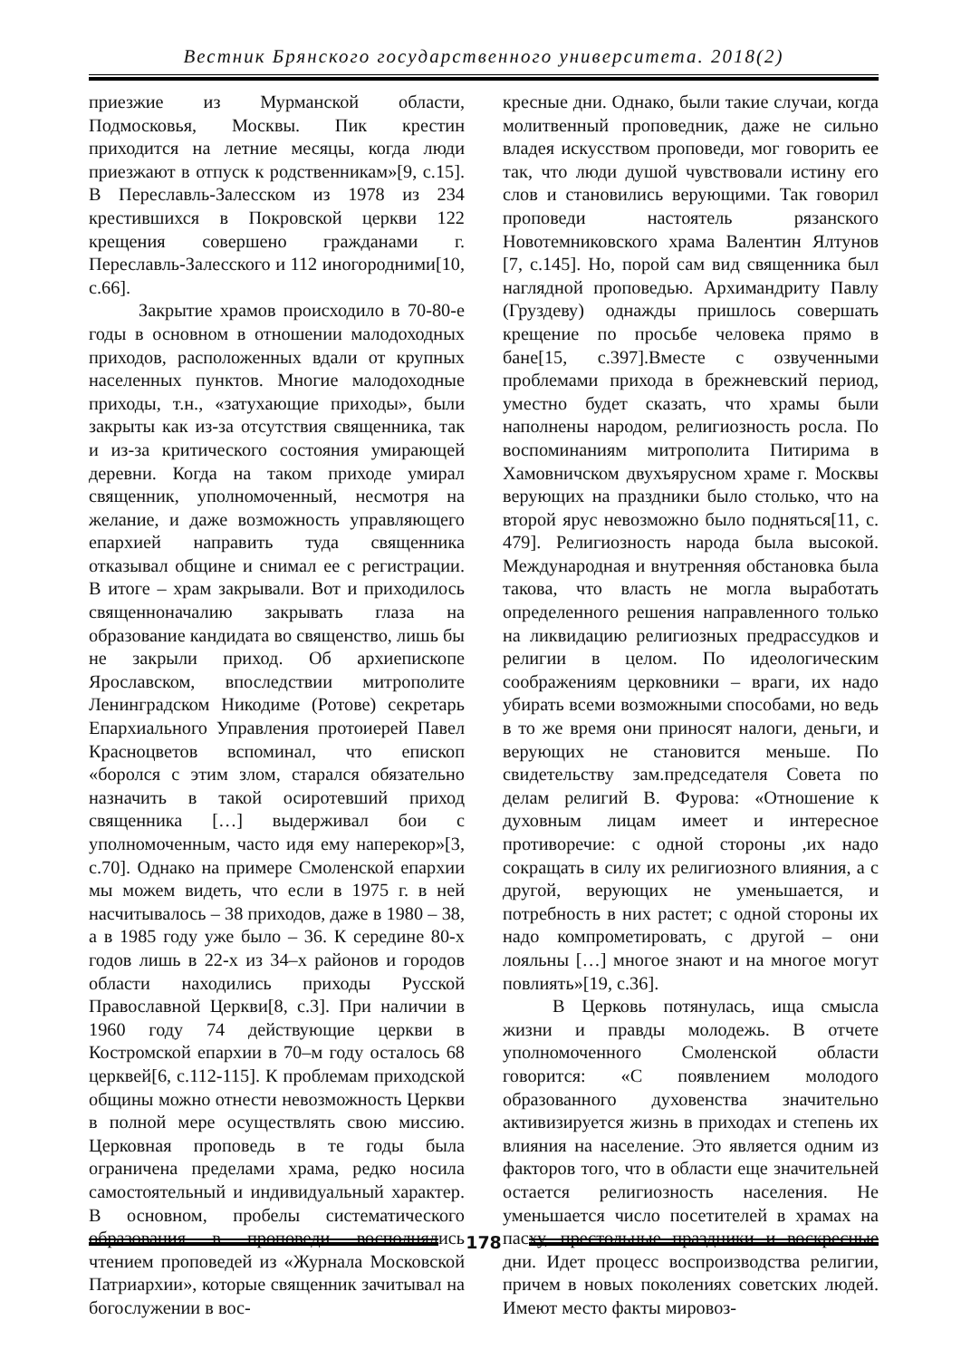Вестник Брянского государственного университета. 2018(2)
приезжие из Мурманской области, Подмосковья, Москвы. Пик крестин приходится на летние месяцы, когда люди приезжают в отпуск к родственникам»[9, с.15]. В Переславль-Залесском из 1978 из 234 крестившихся в Покровской церкви 122 крещения совершено гражданами г. Переславль-Залесского и 112 иногородними[10, с.66].
Закрытие храмов происходило в 70-80-е годы в основном в отношении малодоходных приходов, расположенных вдали от крупных населенных пунктов. Многие малодоходные приходы, т.н., «затухающие приходы», были закрыты как из-за отсутствия священника, так и из-за критического состояния умирающей деревни. Когда на таком приходе умирал священник, уполномоченный, несмотря на желание, и даже возможность управляющего епархией направить туда священника отказывал общине и снимал ее с регистрации. В итоге – храм закрывали. Вот и приходилось священноначалию закрывать глаза на образование кандидата во священство, лишь бы не закрыли приход. Об архиепископе Ярославском, впоследствии митрополите Ленинградском Никодиме (Ротове) секретарь Епархиального Управления протоиерей Павел Красноцветов вспоминал, что епископ «боролся с этим злом, старался обязательно назначить в такой осиротевший приход священника […] выдерживал бои с уполномоченным, часто идя ему наперекор»[3, с.70]. Однако на примере Смоленской епархии мы можем видеть, что если в 1975 г. в ней насчитывалось – 38 приходов, даже в 1980 – 38, а в 1985 году уже было – 36. К середине 80-х годов лишь в 22-х из 34–х районов и городов области находились приходы Русской Православной Церкви[8, с.3]. При наличии в 1960 году 74 действующие церкви в Костромской епархии в 70–м году осталось 68 церквей[6, с.112-115]. К проблемам приходской общины можно отнести невозможность Церкви в полной мере осуществлять свою миссию. Церковная проповедь в те годы была ограничена пределами храма, редко носила самостоятельный и индивидуальный характер. В основном, пробелы систематического образования в проповеди восполнялись чтением проповедей из «Журнала Московской Патриархии», которые священник зачитывал на богослужении в вос-
кресные дни. Однако, были такие случаи, когда молитвенный проповедник, даже не сильно владея искусством проповеди, мог говорить ее так, что люди душой чувствовали истину его слов и становились верующими. Так говорил проповеди настоятель рязанского Новотемниковского храма Валентин Ялтунов [7, с.145]. Но, порой сам вид священника был наглядной проповедью. Архимандриту Павлу (Груздеву) однажды пришлось совершать крещение по просьбе человека прямо в бане[15, с.397].Вместе с озвученными проблемами прихода в брежневский период, уместно будет сказать, что храмы были наполнены народом, религиозность росла. По воспоминаниям митрополита Питирима в Хамовничском двухъярусном храме г. Москвы верующих на праздники было столько, что на второй ярус невозможно было подняться[11, с. 479]. Религиозность народа была высокой. Международная и внутренняя обстановка была такова, что власть не могла выработать определенного решения направленного только на ликвидацию религиозных предрассудков и религии в целом. По идеологическим соображениям церковники – враги, их надо убирать всеми возможными способами, но ведь в то же время они приносят налоги, деньги, и верующих не становится меньше. По свидетельству зам.председателя Совета по делам религий В. Фурова: «Отношение к духовным лицам имеет и интересное противоречие: с одной стороны ,их надо сокращать в силу их религиозного влияния, а с другой, верующих не уменьшается, и потребность в них растет; с одной стороны их надо компрометировать, с другой – они лояльны […] многое знают и на многое могут повлиять»[19, с.36].
В Церковь потянулась, ища смысла жизни и правды молодежь. В отчете уполномоченного Смоленской области говорится: «С появлением молодого образованного духовенства значительно активизируется жизнь в приходах и степень их влияния на население. Это является одним из факторов того, что в области еще значительней остается религиозность населения. Не уменьшается число посетителей в храмах на пасху, престольные праздники и воскресные дни. Идет процесс воспроизводства религии, причем в новых поколениях советских людей. Имеют место факты мировоз-
178